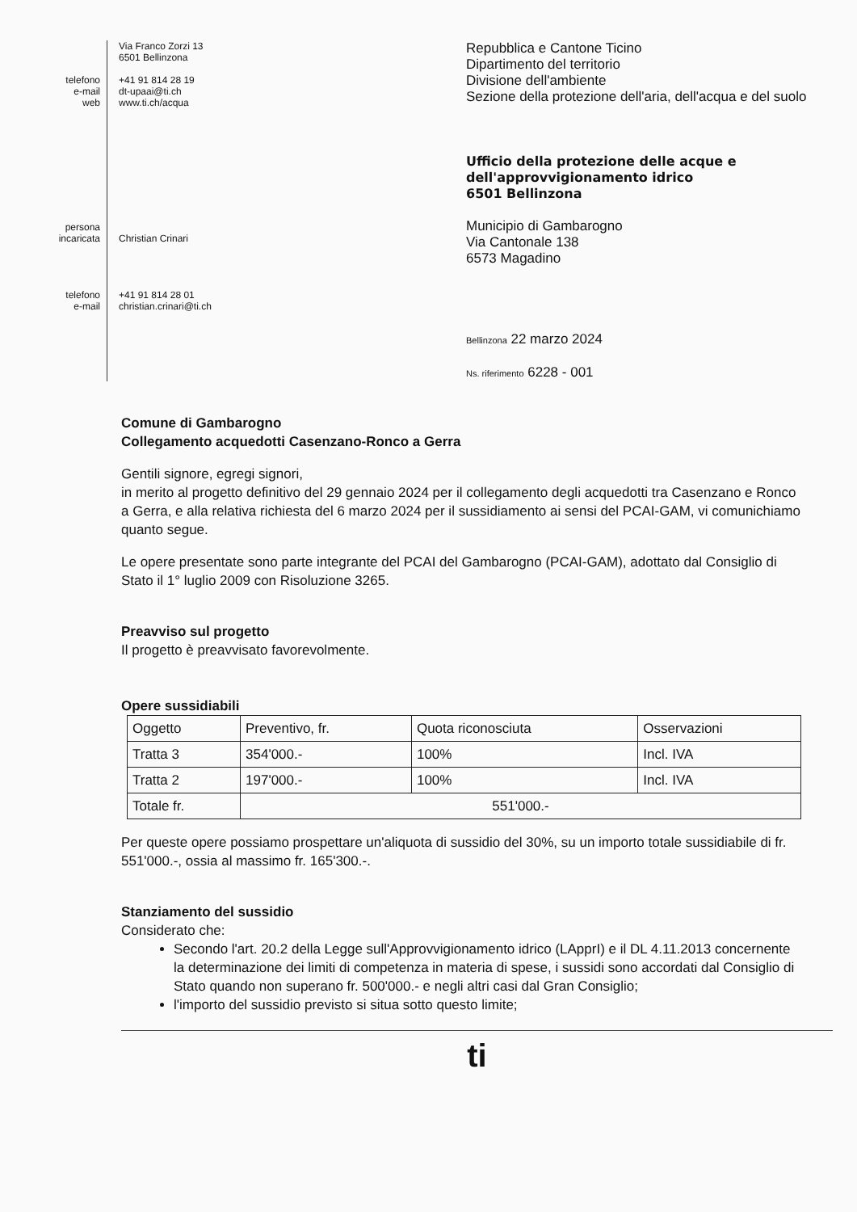telefono
e-mail
web
persona
incaricata
telefono
e-mail
Via Franco Zorzi 13
6501 Bellinzona
+41 91 814 28 19
dt-upaai@ti.ch
www.ti.ch/acqua
Christian Crinari
+41 91 814 28 01
christian.crinari@ti.ch
Repubblica e Cantone Ticino
Dipartimento del territorio
Divisione dell'ambiente
Sezione della protezione dell'aria, dell'acqua e del suolo
Ufficio della protezione delle acque e
dell'approvvigionamento idrico
6501 Bellinzona
Municipio di Gambarogno
Via Cantonale 138
6573 Magadino
Bellinzona 22 marzo 2024
Ns. riferimento 6228 - 001
Comune di Gambarogno
Collegamento acquedotti Casenzano-Ronco a Gerra
Gentili signore, egregi signori,
in merito al progetto definitivo del 29 gennaio 2024 per il collegamento degli acquedotti tra Casenzano e Ronco a Gerra, e alla relativa richiesta del 6 marzo 2024 per il sussidiamento ai sensi del PCAI-GAM, vi comunichiamo quanto segue.
Le opere presentate sono parte integrante del PCAI del Gambarogno (PCAI-GAM), adottato dal Consiglio di Stato il 1° luglio 2009 con Risoluzione 3265.
Preavviso sul progetto
Il progetto è preavvisato favorevolmente.
Opere sussidiabili
| Oggetto | Preventivo, fr. | Quota riconosciuta | Osservazioni |
| Tratta 3 | 354'000.- | 100% | Incl. IVA |
| Tratta 2 | 197'000.- | 100% | Incl. IVA |
| Totale fr. | 551'000.- | | |
Per queste opere possiamo prospettare un'aliquota di sussidio del 30%, su un importo totale sussidiabile di fr. 551'000.-, ossia al massimo fr. 165'300.-.
Stanziamento del sussidio
Considerato che:
Secondo l'art. 20.2 della Legge sull'Approvvigionamento idrico (LApprI) e il DL 4.11.2013 concernente la determinazione dei limiti di competenza in materia di spese, i sussidi sono accordati dal Consiglio di Stato quando non superano fr. 500'000.- e negli altri casi dal Gran Consiglio;
l'importo del sussidio previsto si situa sotto questo limite;
ti